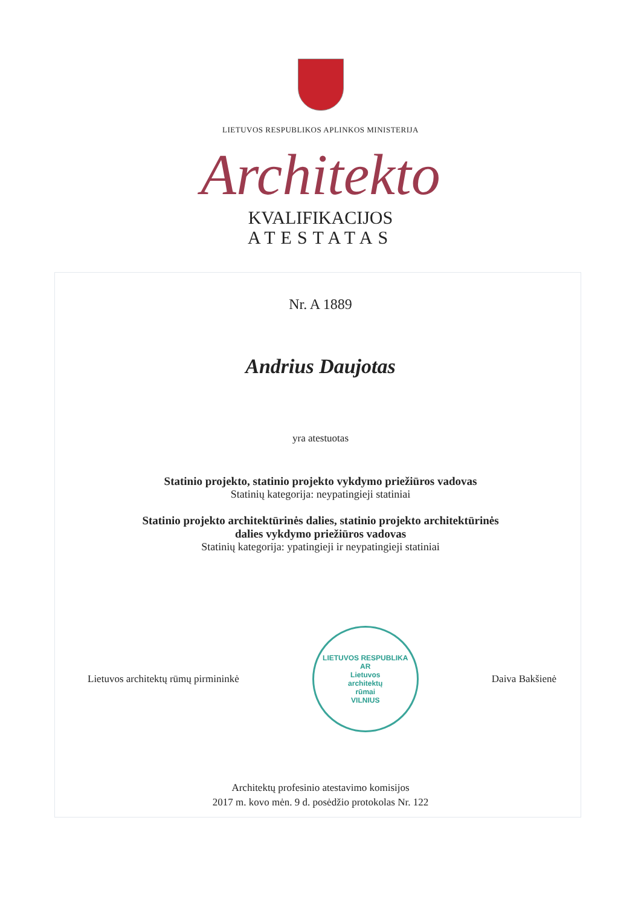LIETUVOS RESPUBLIKOS APLINKOS MINISTERIJA
Architekto
KVALIFIKACIJOS
ATESTATAS
Nr. A 1889
Andrius Daujotas
yra atestuotas
Statinio projekto, statinio projekto vykdymo priežiūros vadovas
Statinių kategorija: neypatingieji statiniai
Statinio projekto architektūrinės dalies, statinio projekto architektūrinės
dalies vykdymo priežiūros vadovas
Statinių kategorija: ypatingieji ir neypatingieji statiniai
Lietuvos architektų rūmų pirmininkė
LIETUVOS RESPUBLIKA
AR
Lietuvos
architektų
rūmai
VILNIUS
Daiva Bakšienė
Architektų profesinio atestavimo komisijos
2017 m. kovo mėn. 9 d. posėdžio protokolas Nr. 122